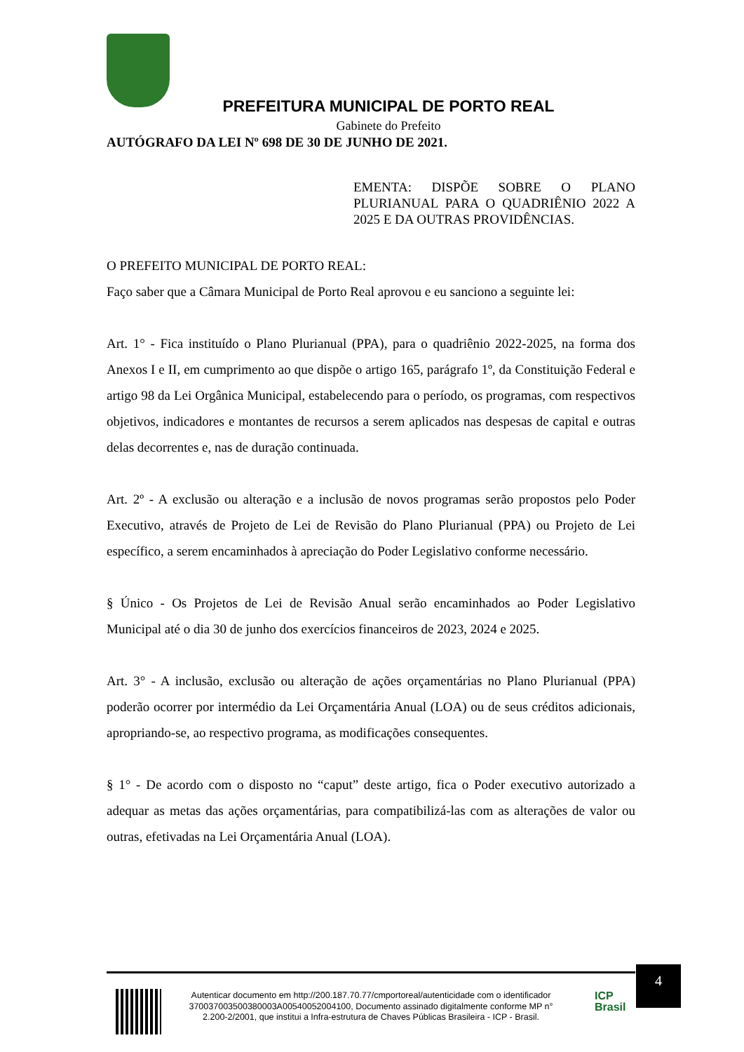PREFEITURA MUNICIPAL DE PORTO REAL
Gabinete do Prefeito
AUTÓGRAFO DA LEI Nº 698 DE 30 DE JUNHO DE 2021.
EMENTA: DISPÕE SOBRE O PLANO PLURIANUAL PARA O QUADRIÊNIO 2022 A 2025 E DA OUTRAS PROVIDÊNCIAS.
O PREFEITO MUNICIPAL DE PORTO REAL:
Faço saber que a Câmara Municipal de Porto Real aprovou e eu sanciono a seguinte lei:
Art. 1° - Fica instituído o Plano Plurianual (PPA), para o quadriênio 2022-2025, na forma dos Anexos I e II, em cumprimento ao que dispõe o artigo 165, parágrafo 1º, da Constituição Federal e artigo 98 da Lei Orgânica Municipal, estabelecendo para o período, os programas, com respectivos objetivos, indicadores e montantes de recursos a serem aplicados nas despesas de capital e outras delas decorrentes e, nas de duração continuada.
Art. 2º - A exclusão ou alteração e a inclusão de novos programas serão propostos pelo Poder Executivo, através de Projeto de Lei de Revisão do Plano Plurianual (PPA) ou Projeto de Lei específico, a serem encaminhados à apreciação do Poder Legislativo conforme necessário.
§ Único - Os Projetos de Lei de Revisão Anual serão encaminhados ao Poder Legislativo Municipal até o dia 30 de junho dos exercícios financeiros de 2023, 2024 e 2025.
Art. 3° - A inclusão, exclusão ou alteração de ações orçamentárias no Plano Plurianual (PPA) poderão ocorrer por intermédio da Lei Orçamentária Anual (LOA) ou de seus créditos adicionais, apropriando-se, ao respectivo programa, as modificações consequentes.
§ 1° - De acordo com o disposto no “caput” deste artigo, fica o Poder executivo autorizado a adequar as metas das ações orçamentárias, para compatibilizá-las com as alterações de valor ou outras, efetivadas na Lei Orçamentária Anual (LOA).
Autenticar documento em http://200.187.70.77/cmportoreal/autenticidade com o identificador 370037003500380003A00540052004100, Documento assinado digitalmente conforme MP n° 2.200-2/2001, que institui a Infra-estrutura de Chaves Públicas Brasileira - ICP - Brasil.
4
ICP
Brasil